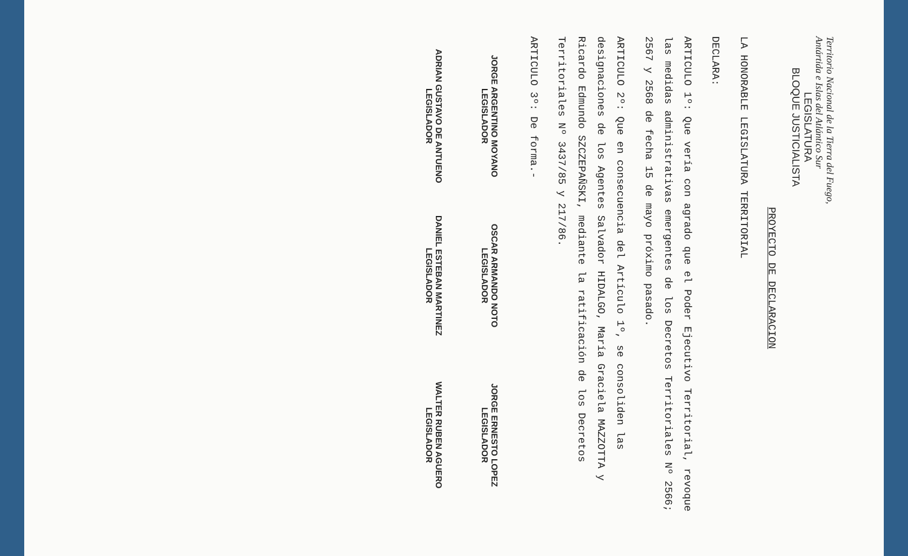Territorio Nacional de la Tierra del Fuego,
Antártida e Islas del Atlántico Sur
LEGISLATURA
BLOQUE JUSTICIALISTA
PROYECTO DE DECLARACION
LA HONORABLE LEGISLATURA TERRITORIAL
DECLARA:
ARTICULO 1º: Que vería con agrado que el Poder Ejecutivo Territorial, revoque las medidas administrativas emergentes de los Decretos Territoriales Nº 2566; 2567 y 2568 de fecha 15 de mayo próximo pasado.
ARTICULO 2º: Que en consecuencia del Artículo 1º, se consoliden las designaciones de los Agentes Salvador HIDALGO, María Graciela MAZZOTTA y Ricardo Edmundo SZCZEPAÑSKI, mediante la ratificación de los Decretos Territoriales Nº 3437/85 y 217/86.
ARTICULO 3º: De forma.-
JORGE ARGENTINO MOYANO
LEGISLADOR
OSCAR ARMANDO NOTO
LEGISLADOR
JORGE ERNESTO LOPEZ
LEGISLADOR
ADRIAN GUSTAVO DE ANTUENO
LEGISLADOR
DANIEL ESTEBAN MARTINEZ
LEGISLADOR
WALTER RUBEN AGUERO
LEGISLADOR